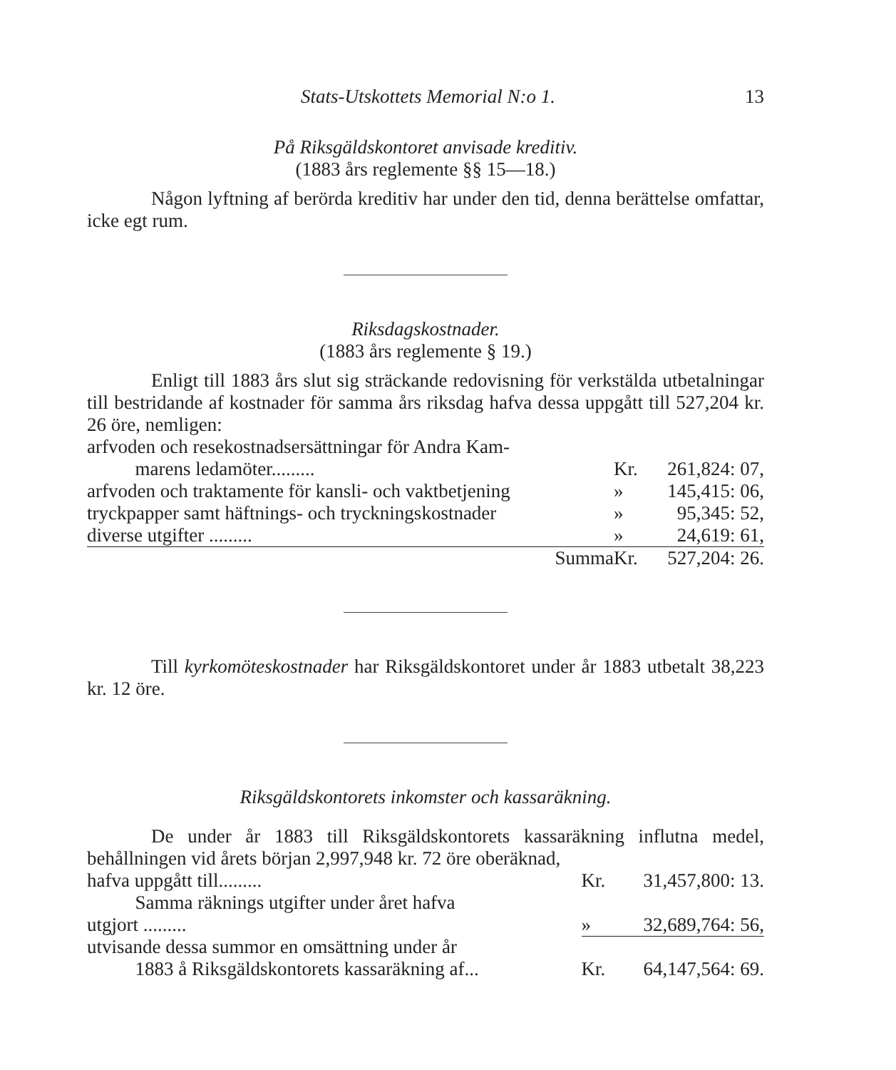Stats-Utskottets Memorial N:o 1. 13
På Riksgäldskontoret anvisade kreditiv.
(1883 års reglemente §§ 15—18.)
Någon lyftning af berörda kreditiv har under den tid, denna berättelse omfattar, icke egt rum.
Riksdagskostnader.
(1883 års reglemente § 19.)
Enligt till 1883 års slut sig sträckande redovisning för verkstälda utbetalningar till bestridande af kostnader för samma års riksdag hafva dessa uppgått till 527,204 kr. 26 öre, nemligen:
| arfvoden och resekostnadsersättningar för Andra Kam- marens ledamöter......... | Kr. | 261,824: 07, |
| arfvoden och traktamente för kansli- och vaktbetjening | » | 145,415: 06, |
| tryckpapper samt häftnings- och tryckningskostnader | » | 95,345: 52, |
| diverse utgifter ......... | » | 24,619: 61, |
| Summa | Kr. | 527,204: 26. |
Till kyrkomöteskostnader har Riksgäldskontoret under år 1883 utbetalt 38,223 kr. 12 öre.
Riksgäldskontorets inkomster och kassaräkning.
De under år 1883 till Riksgäldskontorets kassaräkning influtna medel, behållningen vid årets början 2,997,948 kr. 72 öre oberäknad,
| hafva uppgått till......... | Kr. | 31,457,800: 13. |
| Samma räknings utgifter under året hafva utgjort ......... | » | 32,689,764: 56, |
| utvisande dessa summor en omsättning under år 1883 å Riksgäldskontorets kassaräkning af... | Kr. | 64,147,564: 69. |